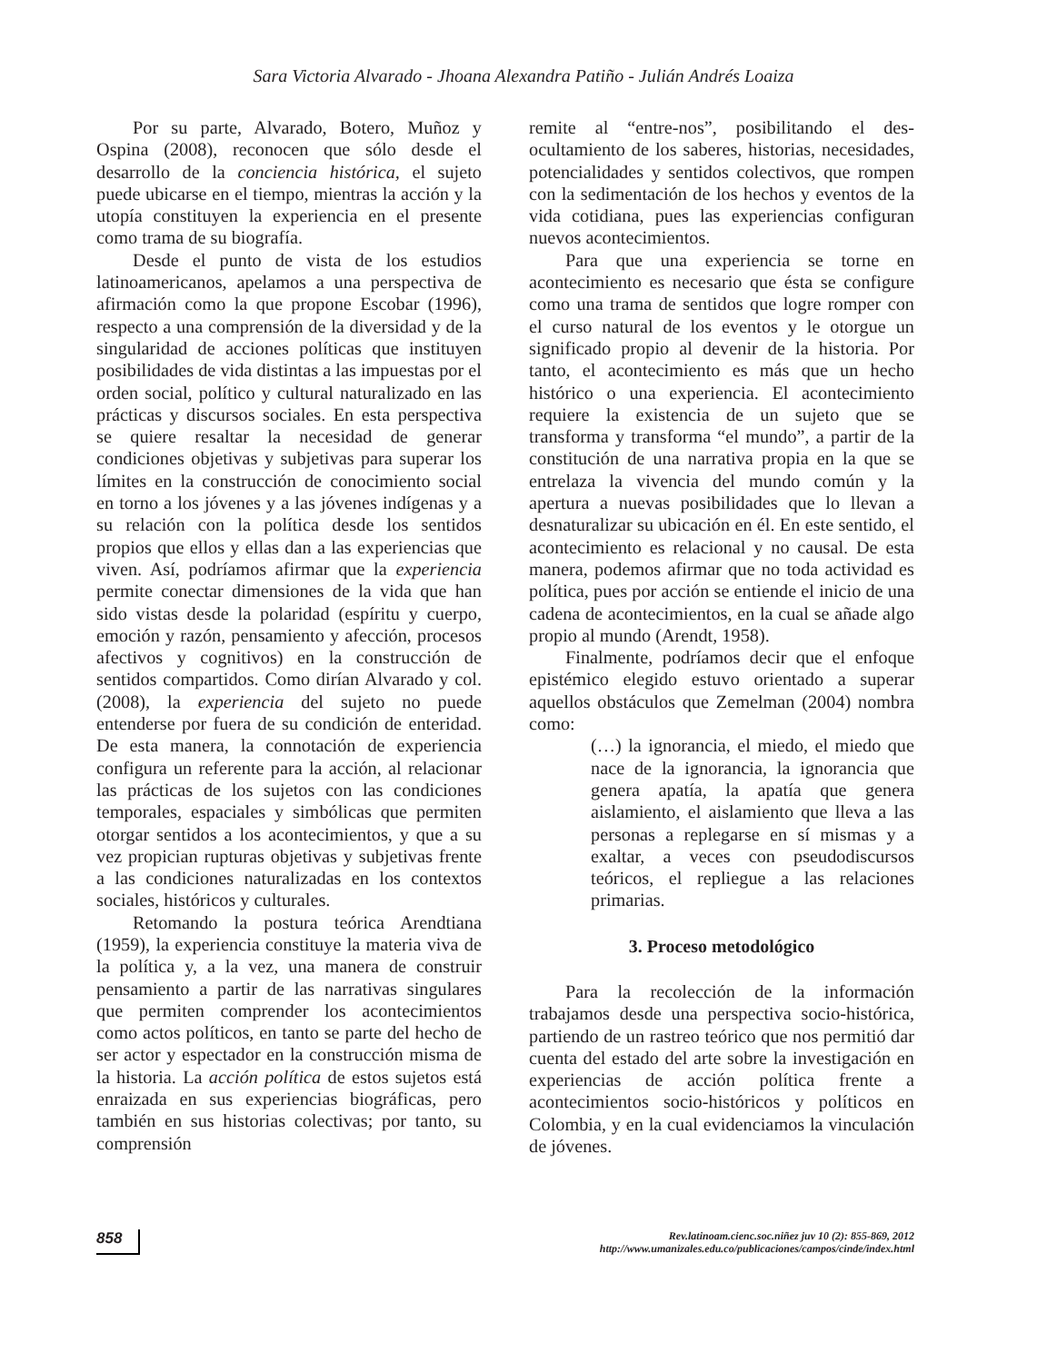Sara Victoria Alvarado - Jhoana Alexandra Patiño - Julián Andrés Loaiza
Por su parte, Alvarado, Botero, Muñoz y Ospina (2008), reconocen que sólo desde el desarrollo de la conciencia histórica, el sujeto puede ubicarse en el tiempo, mientras la acción y la utopía constituyen la experiencia en el presente como trama de su biografía.
Desde el punto de vista de los estudios latinoamericanos, apelamos a una perspectiva de afirmación como la que propone Escobar (1996), respecto a una comprensión de la diversidad y de la singularidad de acciones políticas que instituyen posibilidades de vida distintas a las impuestas por el orden social, político y cultural naturalizado en las prácticas y discursos sociales. En esta perspectiva se quiere resaltar la necesidad de generar condiciones objetivas y subjetivas para superar los límites en la construcción de conocimiento social en torno a los jóvenes y a las jóvenes indígenas y a su relación con la política desde los sentidos propios que ellos y ellas dan a las experiencias que viven. Así, podríamos afirmar que la experiencia permite conectar dimensiones de la vida que han sido vistas desde la polaridad (espíritu y cuerpo, emoción y razón, pensamiento y afección, procesos afectivos y cognitivos) en la construcción de sentidos compartidos. Como dirían Alvarado y col. (2008), la experiencia del sujeto no puede entenderse por fuera de su condición de enteridad. De esta manera, la connotación de experiencia configura un referente para la acción, al relacionar las prácticas de los sujetos con las condiciones temporales, espaciales y simbólicas que permiten otorgar sentidos a los acontecimientos, y que a su vez propician rupturas objetivas y subjetivas frente a las condiciones naturalizadas en los contextos sociales, históricos y culturales.
Retomando la postura teórica Arendtiana (1959), la experiencia constituye la materia viva de la política y, a la vez, una manera de construir pensamiento a partir de las narrativas singulares que permiten comprender los acontecimientos como actos políticos, en tanto se parte del hecho de ser actor y espectador en la construcción misma de la historia. La acción política de estos sujetos está enraizada en sus experiencias biográficas, pero también en sus historias colectivas; por tanto, su comprensión
remite al “entre-nos”, posibilitando el des-ocultamiento de los saberes, historias, necesidades, potencialidades y sentidos colectivos, que rompen con la sedimentación de los hechos y eventos de la vida cotidiana, pues las experiencias configuran nuevos acontecimientos.
Para que una experiencia se torne en acontecimiento es necesario que ésta se configure como una trama de sentidos que logre romper con el curso natural de los eventos y le otorgue un significado propio al devenir de la historia. Por tanto, el acontecimiento es más que un hecho histórico o una experiencia. El acontecimiento requiere la existencia de un sujeto que se transforma y transforma “el mundo”, a partir de la constitución de una narrativa propia en la que se entrelaza la vivencia del mundo común y la apertura a nuevas posibilidades que lo llevan a desnaturalizar su ubicación en él. En este sentido, el acontecimiento es relacional y no causal. De esta manera, podemos afirmar que no toda actividad es política, pues por acción se entiende el inicio de una cadena de acontecimientos, en la cual se añade algo propio al mundo (Arendt, 1958).
Finalmente, podríamos decir que el enfoque epistémico elegido estuvo orientado a superar aquellos obstáculos que Zemelman (2004) nombra como:
(…) la ignorancia, el miedo, el miedo que nace de la ignorancia, la ignorancia que genera apatía, la apatía que genera aislamiento, el aislamiento que lleva a las personas a replegarse en sí mismas y a exaltar, a veces con pseudodiscursos teóricos, el repliegue a las relaciones primarias.
3. Proceso metodológico
Para la recolección de la información trabajamos desde una perspectiva socio-histórica, partiendo de un rastreo teórico que nos permitió dar cuenta del estado del arte sobre la investigación en experiencias de acción política frente a acontecimientos socio-históricos y políticos en Colombia, y en la cual evidenciamos la vinculación de jóvenes.
858
Rev.latinoam.cienc.soc.niñez juv 10 (2): 855-869, 2012
http://www.umanizales.edu.co/publicaciones/campos/cinde/index.html